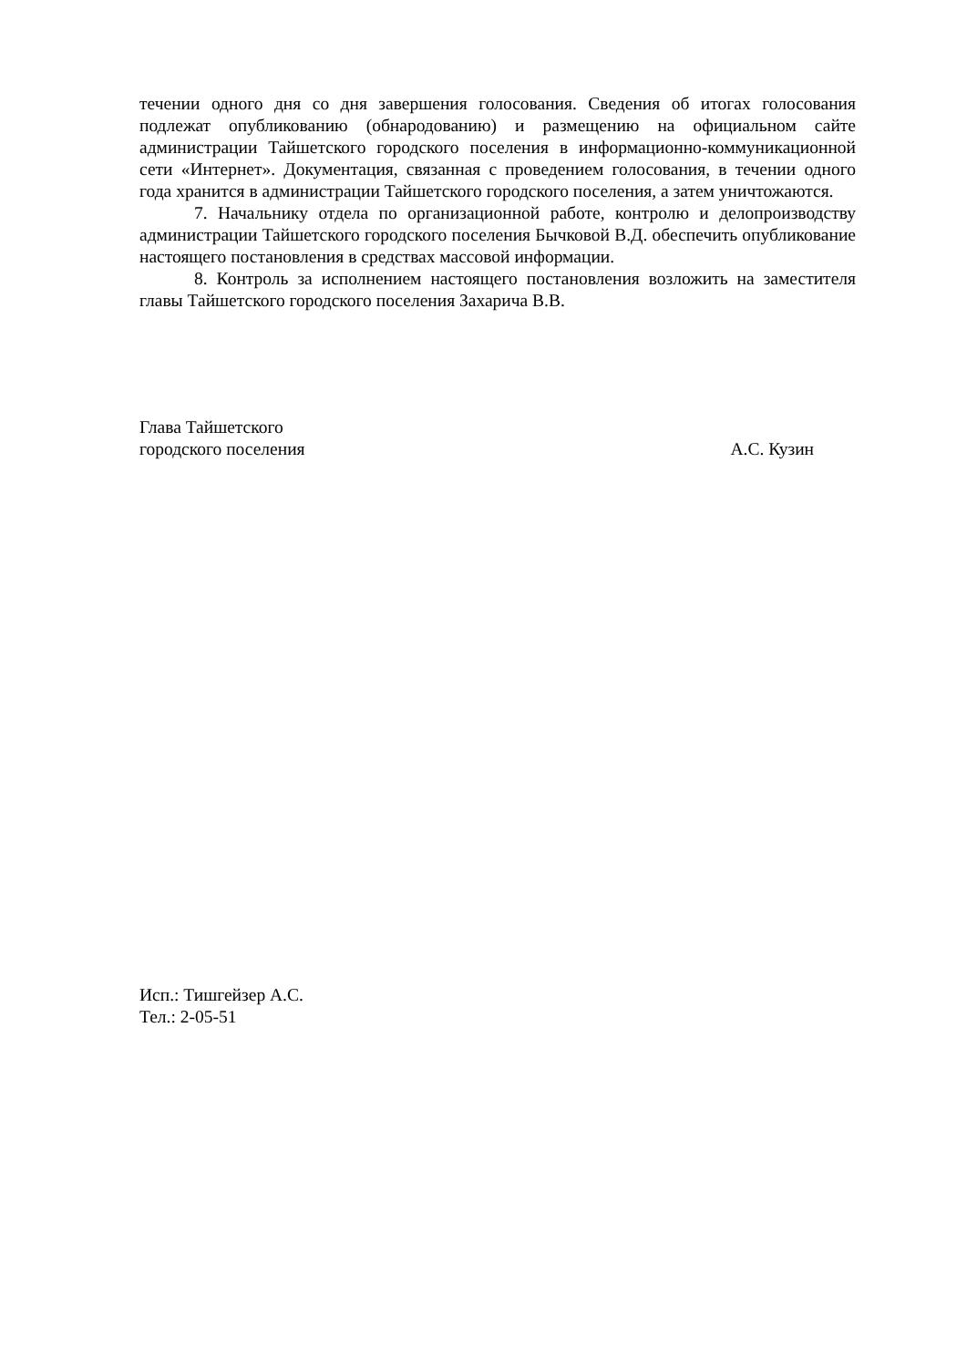течении одного дня со дня завершения голосования. Сведения об итогах голосования подлежат опубликованию (обнародованию) и размещению на официальном сайте администрации Тайшетского городского поселения в информационно-коммуникационной сети «Интернет». Документация, связанная с проведением голосования, в течении одного года хранится в администрации Тайшетского городского поселения, а затем уничтожаются.
7. Начальнику отдела по организационной работе, контролю и делопроизводству администрации Тайшетского городского поселения Бычковой В.Д. обеспечить опубликование настоящего постановления в средствах массовой информации.
8. Контроль за исполнением настоящего постановления возложить на заместителя главы Тайшетского городского поселения Захарича В.В.
Глава Тайшетского
городского поселения
А.С. Кузин
Исп.: Тишгейзер А.С.
Тел.: 2-05-51